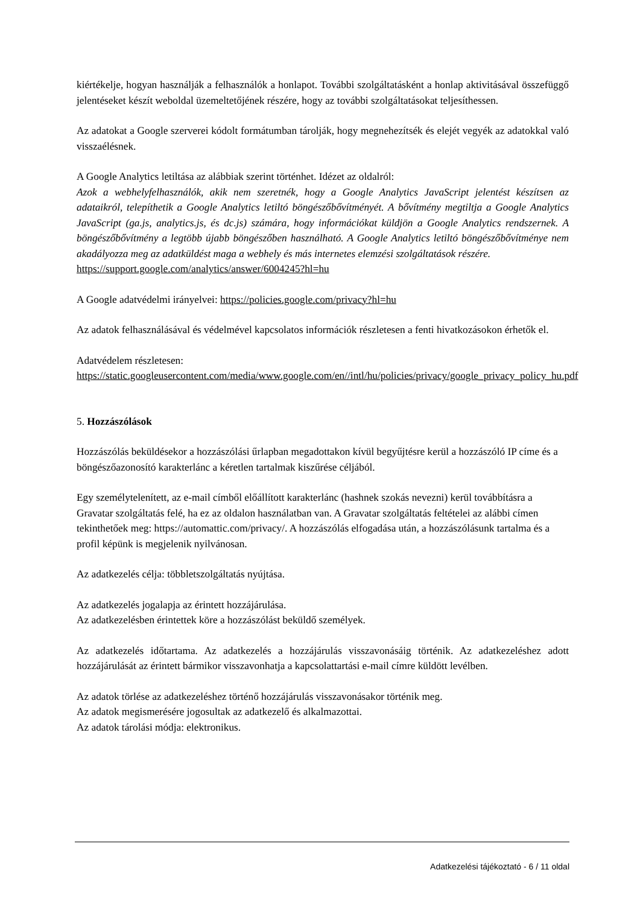kiértékelje, hogyan használják a felhasználók a honlapot. További szolgáltatásként a honlap aktivitásával összefüggő jelentéseket készít weboldal üzemeltetőjének részére, hogy az további szolgáltatásokat teljesíthessen.
Az adatokat a Google szerverei kódolt formátumban tárolják, hogy megnehezítsék és elejét vegyék az adatokkal való visszaélésnek.
A Google Analytics letiltása az alábbiak szerint történhet. Idézet az oldalról:
Azok a webhelyfelhasználók, akik nem szeretnék, hogy a Google Analytics JavaScript jelentést készítsen az adataikról, telepíthetik a Google Analytics letiltó böngészőbővítményét. A bővítmény megtiltja a Google Analytics JavaScript (ga.js, analytics.js, és dc.js) számára, hogy információkat küldjön a Google Analytics rendszernek. A böngészőbővítmény a legtöbb újabb böngészőben használható. A Google Analytics letiltó böngészőbővítménye nem akadályozza meg az adatküldést maga a webhely és más internetes elemzési szolgáltatások részére.
https://support.google.com/analytics/answer/6004245?hl=hu
A Google adatvédelmi irányelvei: https://policies.google.com/privacy?hl=hu
Az adatok felhasználásával és védelmével kapcsolatos információk részletesen a fenti hivatkozásokon érhetők el.
Adatvédelem részletesen:
https://static.googleusercontent.com/media/www.google.com/en//intl/hu/policies/privacy/google_privacy_policy_hu.pdf
5. Hozzászólások
Hozzászólás beküldésekor a hozzászólási űrlapban megadottakon kívül begyűjtésre kerül a hozzászóló IP címe és a böngészőazonosító karakterlánc a kéretlen tartalmak kiszűrése céljából.
Egy személytelenített, az e-mail címből előállított karakterlánc (hashnek szokás nevezni) kerül továbbításra a Gravatar szolgáltatás felé, ha ez az oldalon használatban van. A Gravatar szolgáltatás feltételei az alábbi címen tekinthetőek meg: https://automattic.com/privacy/. A hozzászólás elfogadása után, a hozzászólásunk tartalma és a profil képünk is megjelenik nyilvánosan.
Az adatkezelés célja: többletszolgáltatás nyújtása.
Az adatkezelés jogalapja az érintett hozzájárulása.
Az adatkezelésben érintettek köre a hozzászólást beküldő személyek.
Az adatkezelés időtartama. Az adatkezelés a hozzájárulás visszavonásáig történik. Az adatkezeléshez adott hozzájárulását az érintett bármikor visszavonhatja a kapcsolattartási e-mail címre küldött levélben.
Az adatok törlése az adatkezeléshez történő hozzájárulás visszavonásakor történik meg.
Az adatok megismerésére jogosultak az adatkezelő és alkalmazottai.
Az adatok tárolási módja: elektronikus.
Adatkezelési tájékoztató - 6 / 11 oldal